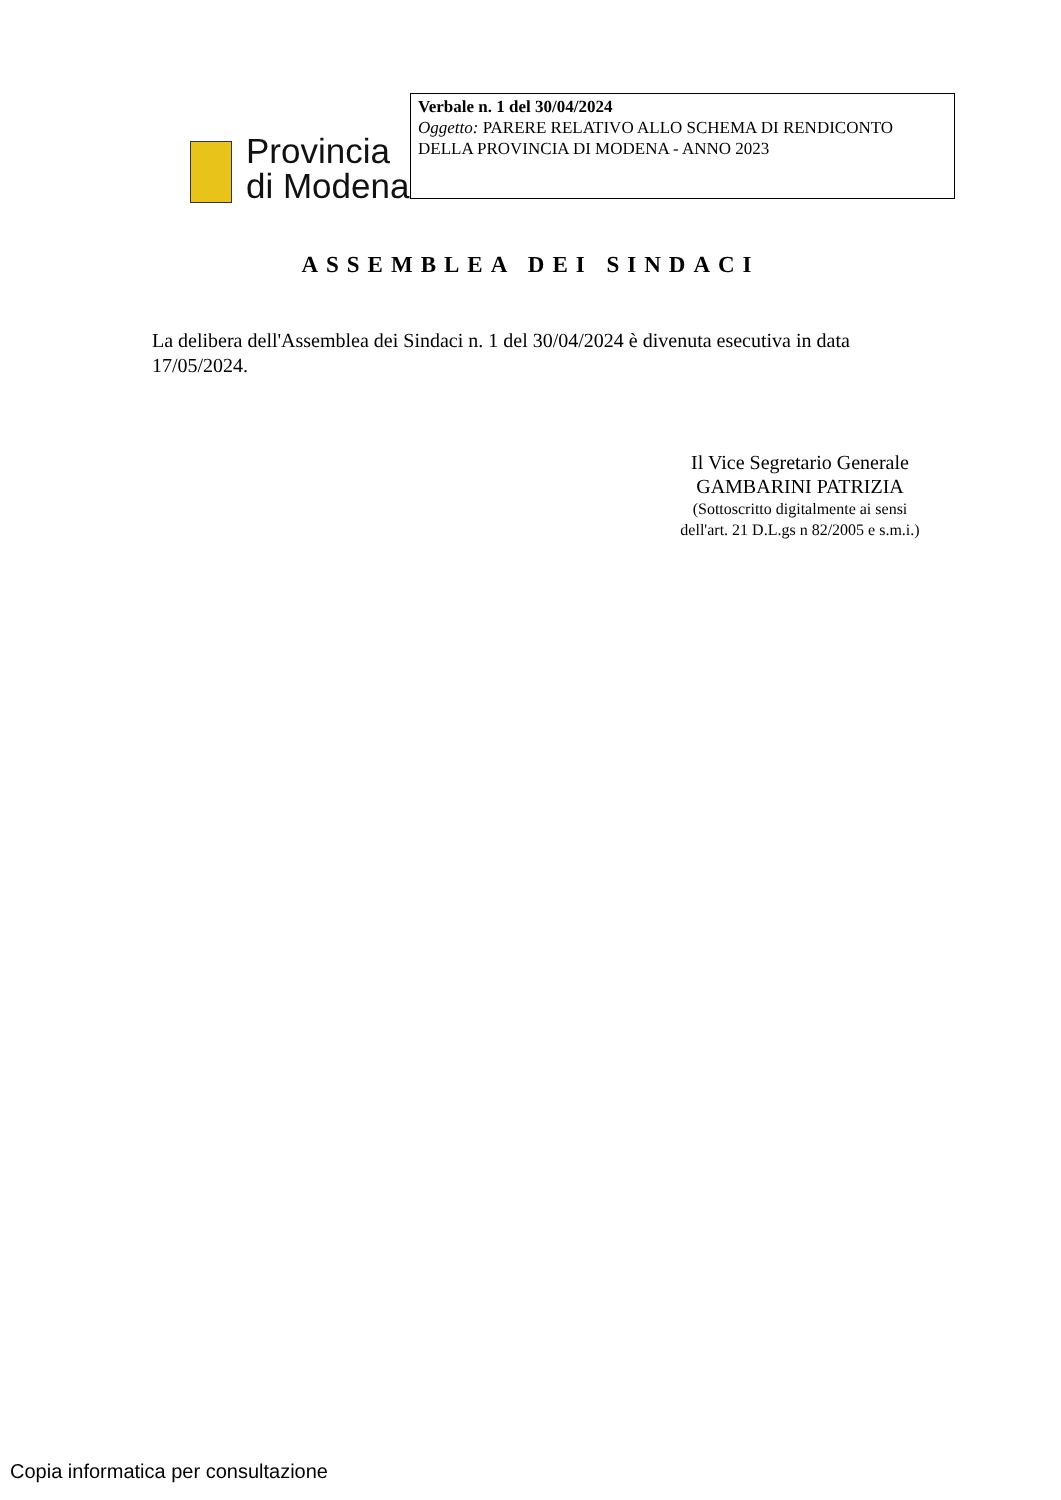Provincia
di Modena
Verbale n. 1 del 30/04/2024
Oggetto: PARERE RELATIVO ALLO SCHEMA DI RENDICONTO DELLA PROVINCIA DI MODENA - ANNO 2023
ASSEMBLEA DEI SINDACI
La delibera dell'Assemblea dei Sindaci n. 1 del 30/04/2024 è divenuta esecutiva in data 17/05/2024.
Il Vice Segretario Generale
GAMBARINI PATRIZIA
(Sottoscritto digitalmente ai sensi
dell'art. 21 D.L.gs n 82/2005 e s.m.i.)
Copia informatica per consultazione